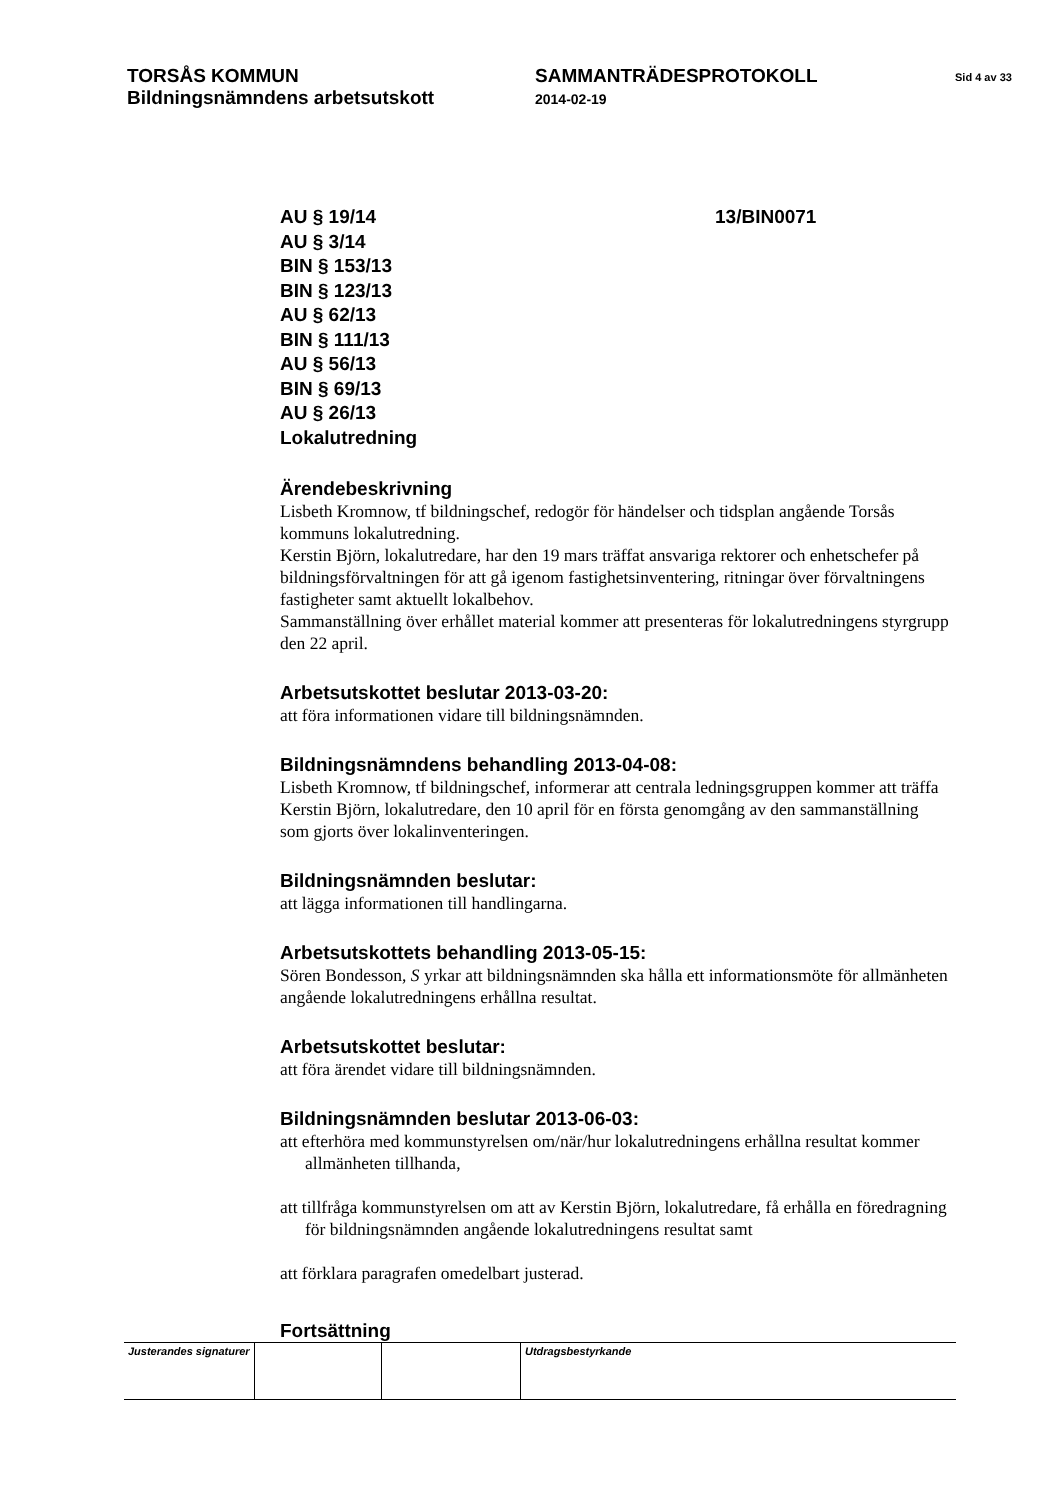TORSÅS KOMMUN
Bildningsnämndens arbetsutskott
SAMMANTRÄDESPROTOKOLL
2014-02-19
Sid 4 av 33
AU § 19/14
AU § 3/14
BIN § 153/13
BIN § 123/13
AU § 62/13
BIN § 111/13
AU § 56/13
BIN § 69/13
AU § 26/13
Lokalutredning
13/BIN0071
Ärendebeskrivning
Lisbeth Kromnow, tf bildningschef, redogör för händelser och tidsplan angående Torsås kommuns lokalutredning.
Kerstin Björn, lokalutredare, har den 19 mars träffat ansvariga rektorer och enhetschefer på bildningsförvaltningen för att gå igenom fastighetsinventering, ritningar över förvaltningens fastigheter samt aktuellt lokalbehov.
Sammanställning över erhållet material kommer att presenteras för lokalutredningens styrgrupp den 22 april.
Arbetsutskottet beslutar 2013-03-20:
att föra informationen vidare till bildningsnämnden.
Bildningsnämndens behandling 2013-04-08:
Lisbeth Kromnow, tf bildningschef, informerar att centrala ledningsgruppen kommer att träffa Kerstin Björn, lokalutredare, den 10 april för en första genomgång av den sammanställning som gjorts över lokalinventeringen.
Bildningsnämnden beslutar:
att lägga informationen till handlingarna.
Arbetsutskottets behandling 2013-05-15:
Sören Bondesson, S yrkar att bildningsnämnden ska hålla ett informationsmöte för allmänheten angående lokalutredningens erhållna resultat.
Arbetsutskottet beslutar:
att föra ärendet vidare till bildningsnämnden.
Bildningsnämnden beslutar 2013-06-03:
att efterhöra med kommunstyrelsen om/när/hur lokalutredningens erhållna resultat kommer allmänheten tillhanda,
att tillfråga kommunstyrelsen om att av Kerstin Björn, lokalutredare, få erhålla en föredragning för bildningsnämnden angående lokalutredningens resultat samt
att förklara paragrafen omedelbart justerad.
Fortsättning
| Justerandes signaturer | | | Utdragsbestyrkande |